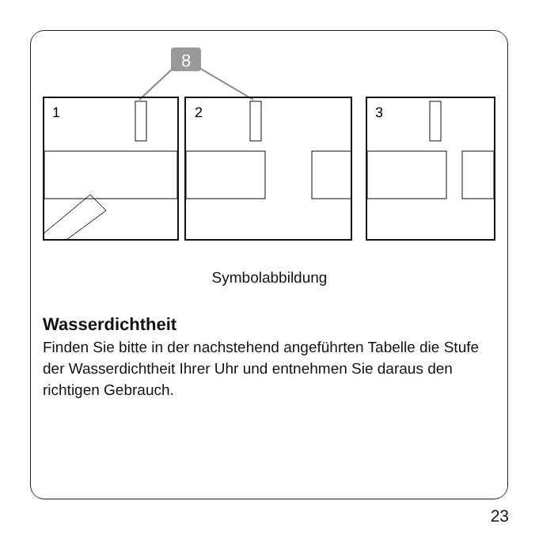8
1
2
3
Symbolabbildung
Wasserdichtheit
Finden Sie bitte in der nachstehend angeführten Tabelle die Stufe der Wasserdichtheit Ihrer Uhr und entnehmen Sie daraus den richtigen Gebrauch.
23